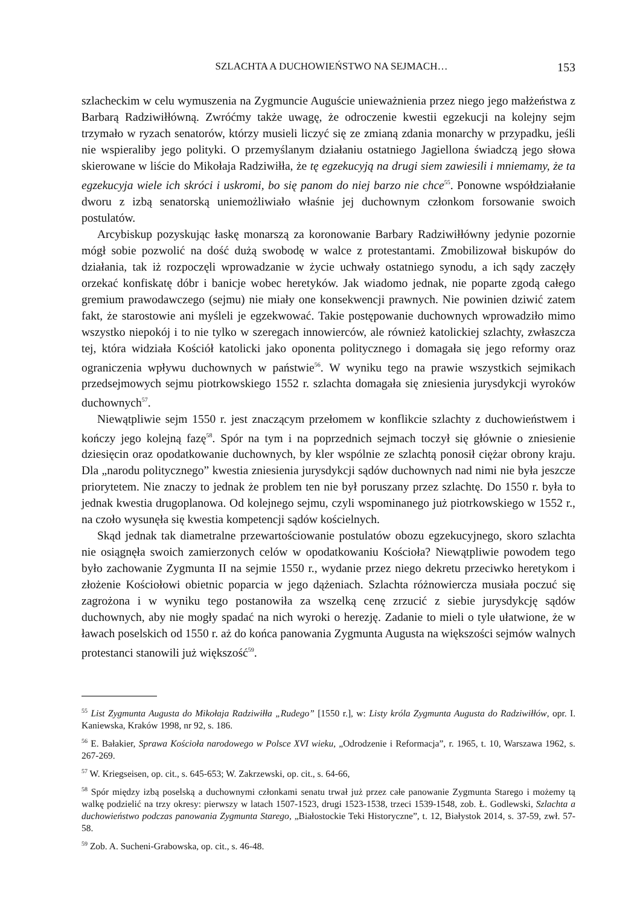SZLACHTA A DUCHOWIEŃSTWO NA SEJMACH… 153
szlacheckim w celu wymuszenia na Zygmuncie Auguście unieważnienia przez niego jego małżeństwa z Barbarą Radziwiłłówną. Zwróćmy także uwagę, że odroczenie kwestii egzekucji na kolejny sejm trzymało w ryzach senatorów, którzy musieli liczyć się ze zmianą zdania monarchy w przypadku, jeśli nie wspieraliby jego polityki. O przemyślanym działaniu ostatniego Jagiellona świadczą jego słowa skierowane w liście do Mikołaja Radziwiłła, że tę egzekucyją na drugi siem zawiesili i mniemamy, że ta egzekucyja wiele ich skróci i uskromi, bo się panom do niej barzo nie chce<sup>55</sup>. Ponowne współdziałanie dworu z izbą senatorską uniemożliwiało właśnie jej duchownym członkom forsowanie swoich postulatów.
Arcybiskup pozyskując łaskę monarszą za koronowanie Barbary Radziwiłłówny jedynie pozornie mógł sobie pozwolić na dość dużą swobodę w walce z protestantami. Zmobilizował biskupów do działania, tak iż rozpoczęli wprowadzanie w życie uchwały ostatniego synodu, a ich sądy zaczęły orzekać konfiskatę dóbr i banicje wobec heretyków. Jak wiadomo jednak, nie poparte zgodą całego gremium prawodawczego (sejmu) nie miały one konsekwencji prawnych. Nie powinien dziwić zatem fakt, że starostowie ani myśleli je egzekwować. Takie postępowanie duchownych wprowadziło mimo wszystko niepokój i to nie tylko w szeregach innowierców, ale również katolickiej szlachty, zwłaszcza tej, która widziała Kościół katolicki jako oponenta politycznego i domagała się jego reformy oraz ograniczenia wpływu duchownych w państwie<sup>56</sup>. W wyniku tego na prawie wszystkich sejmikach przedsejmowych sejmu piotrkowskiego 1552 r. szlachta domagała się zniesienia jurysdykcji wyroków duchownych<sup>57</sup>.
Niewątpliwie sejm 1550 r. jest znaczącym przełomem w konflikcie szlachty z duchowieństwem i kończy jego kolejną fazę<sup>58</sup>. Spór na tym i na poprzednich sejmach toczył się głównie o zniesienie dziesięcin oraz opodatkowanie duchownych, by kler wspólnie ze szlachtą ponosił ciężar obrony kraju. Dla „narodu politycznego” kwestia zniesienia jurysdykcji sądów duchownych nad nimi nie była jeszcze priorytetem. Nie znaczy to jednak że problem ten nie był poruszany przez szlachtę. Do 1550 r. była to jednak kwestia drugoplanowa. Od kolejnego sejmu, czyli wspominanego już piotrkowskiego w 1552 r., na czoło wysunęła się kwestia kompetencji sądów kościelnych.
Skąd jednak tak diametralne przewartościowanie postulatów obozu egzekucyjnego, skoro szlachta nie osiągnęła swoich zamierzonych celów w opodatkowaniu Kościoła? Niewątpliwie powodem tego było zachowanie Zygmunta II na sejmie 1550 r., wydanie przez niego dekretu przeciwko heretykom i złożenie Kościołowi obietnic poparcia w jego dążeniach. Szlachta różnowiercza musiała poczuć się zagrożona i w wyniku tego postanowiła za wszelką cenę zrzucić z siebie jurysdykcję sądów duchownych, aby nie mogły spadać na nich wyroki o herezję. Zadanie to mieli o tyle ułatwione, że w ławach poselskich od 1550 r. aż do końca panowania Zygmunta Augusta na większości sejmów walnych protestanci stanowili już większość<sup>59</sup>.
<sup>55</sup> List Zygmunta Augusta do Mikołaja Radziwiłła „Rudego” [1550 r.], w: Listy króla Zygmunta Augusta do Radziwiłłów, opr. I. Kaniewska, Kraków 1998, nr 92, s. 186.
<sup>56</sup> E. Bałakier, Sprawa Kościoła narodowego w Polsce XVI wieku, „Odrodzenie i Reformacja”, r. 1965, t. 10, Warszawa 1962, s. 267-269.
<sup>57</sup> W. Kriegseisen, op. cit., s. 645-653; W. Zakrzewski, op. cit., s. 64-66,
<sup>58</sup> Spór między izbą poselską a duchownymi członkami senatu trwał już przez całe panowanie Zygmunta Starego i możemy tą walkę podzielić na trzy okresy: pierwszy w latach 1507-1523, drugi 1523-1538, trzeci 1539-1548, zob. Ł. Godlewski, Szlachta a duchowieństwo podczas panowania Zygmunta Starego, „Białostockie Teki Historyczne”, t. 12, Białystok 2014, s. 37-59, zwł. 57-58.
<sup>59</sup> Zob. A. Sucheni-Grabowska, op. cit., s. 46-48.